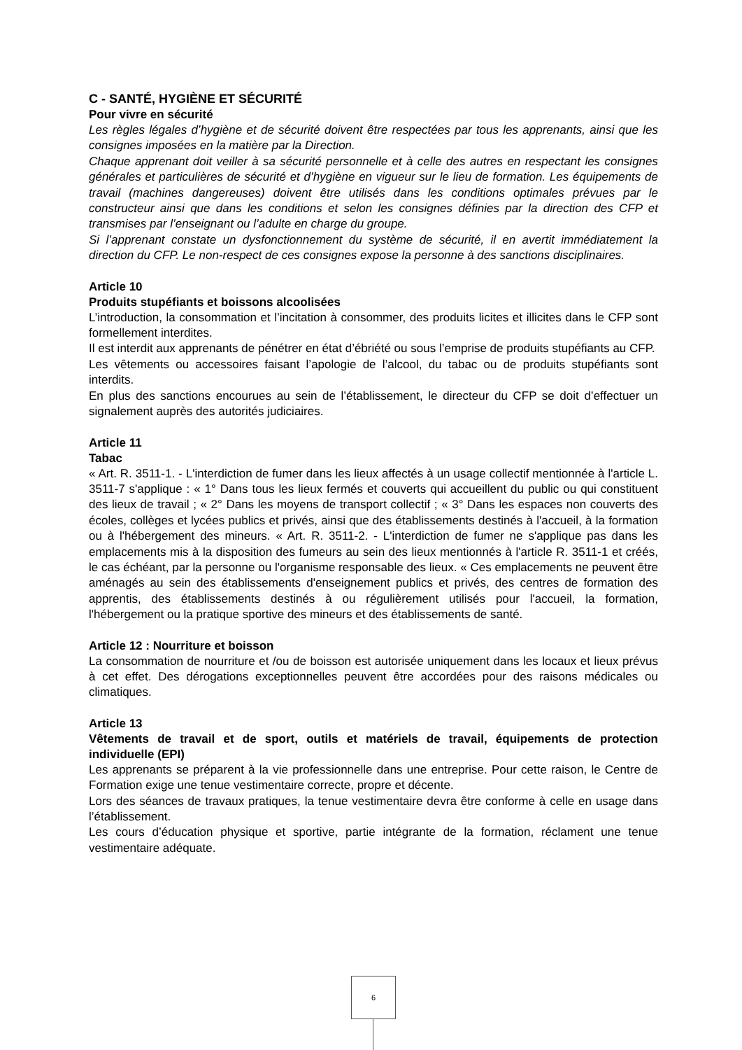C - SANTÉ, HYGIÈNE ET SÉCURITÉ
Pour vivre en sécurité
Les règles légales d’hygiène et de sécurité doivent être respectées par tous les apprenants, ainsi que les consignes imposées en la matière par la Direction.
Chaque apprenant doit veiller à sa sécurité personnelle et à celle des autres en respectant les consignes générales et particulières de sécurité et d’hygiène en vigueur sur le lieu de formation. Les équipements de travail (machines dangereuses) doivent être utilisés dans les conditions optimales prévues par le constructeur ainsi que dans les conditions et selon les consignes définies par la direction des CFP et transmises par l’enseignant ou l’adulte en charge du groupe.
Si l’apprenant constate un dysfonctionnement du système de sécurité, il en avertit immédiatement la direction du CFP. Le non-respect de ces consignes expose la personne à des sanctions disciplinaires.
Article 10
Produits stupéfiants et boissons alcoolisées
L’introduction, la consommation et l’incitation à consommer, des produits licites et illicites dans le CFP sont formellement interdites.
Il est interdit aux apprenants de pénétrer en état d’ébriété ou sous l’emprise de produits stupéfiants au CFP.
Les vêtements ou accessoires faisant l’apologie de l’alcool, du tabac ou de produits stupéfiants sont interdits.
En plus des sanctions encourues au sein de l’établissement, le directeur du CFP se doit d’effectuer un signalement auprès des autorités judiciaires.
Article 11
Tabac
« Art. R. 3511-1. - L'interdiction de fumer dans les lieux affectés à un usage collectif mentionnée à l'article L. 3511-7 s'applique : « 1° Dans tous les lieux fermés et couverts qui accueillent du public ou qui constituent des lieux de travail ; « 2° Dans les moyens de transport collectif ; « 3° Dans les espaces non couverts des écoles, collèges et lycées publics et privés, ainsi que des établissements destinés à l'accueil, à la formation ou à l'hébergement des mineurs. « Art. R. 3511-2. - L'interdiction de fumer ne s'applique pas dans les emplacements mis à la disposition des fumeurs au sein des lieux mentionnés à l'article R. 3511-1 et créés, le cas échéant, par la personne ou l'organisme responsable des lieux. « Ces emplacements ne peuvent être aménagés au sein des établissements d'enseignement publics et privés, des centres de formation des apprentis, des établissements destinés à ou régulièrement utilisés pour l'accueil, la formation, l'hébergement ou la pratique sportive des mineurs et des établissements de santé.
Article 12 : Nourriture et boisson
La consommation de nourriture et /ou de boisson est autorisée uniquement dans les locaux et lieux prévus à cet effet. Des dérogations exceptionnelles peuvent être accordées pour des raisons médicales ou climatiques.
Article 13
Vêtements de travail et de sport, outils et matériels de travail, équipements de protection individuelle (EPI)
Les apprenants se préparent à la vie professionnelle dans une entreprise. Pour cette raison, le Centre de Formation exige une tenue vestimentaire correcte, propre et décente.
Lors des séances de travaux pratiques, la tenue vestimentaire devra être conforme à celle en usage dans l’établissement.
Les cours d’éducation physique et sportive, partie intégrante de la formation, réclament une tenue vestimentaire adéquate.
6